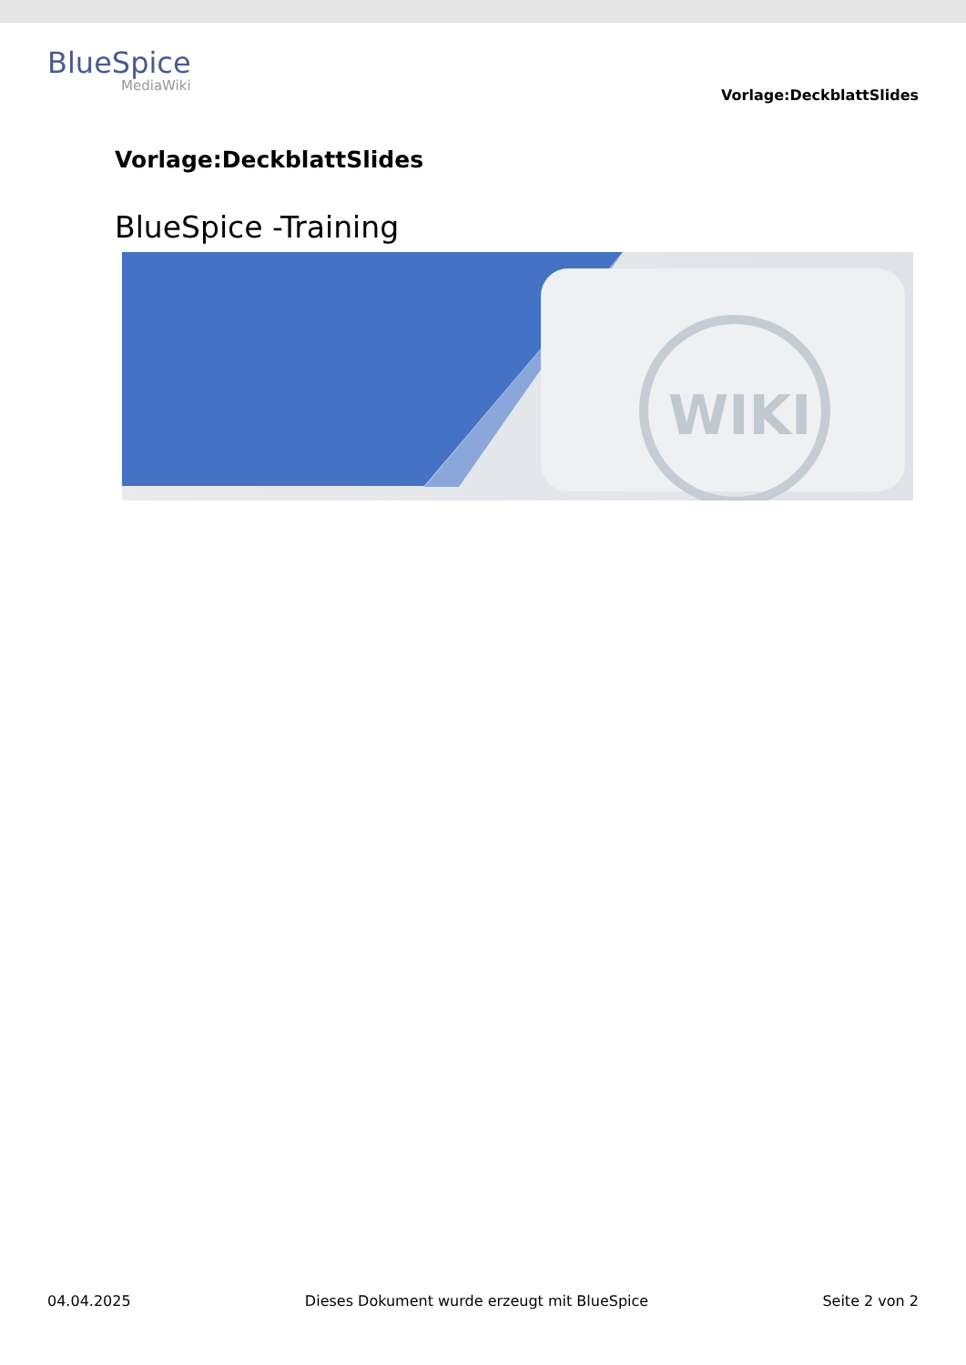BlueSpice
MediaWiki
Vorlage:DeckblattSlides
Vorlage:DeckblattSlides
BlueSpice -Training
WIKI
04.04.2025 Dieses Dokument wurde erzeugt mit BlueSpice Seite 2 von 2